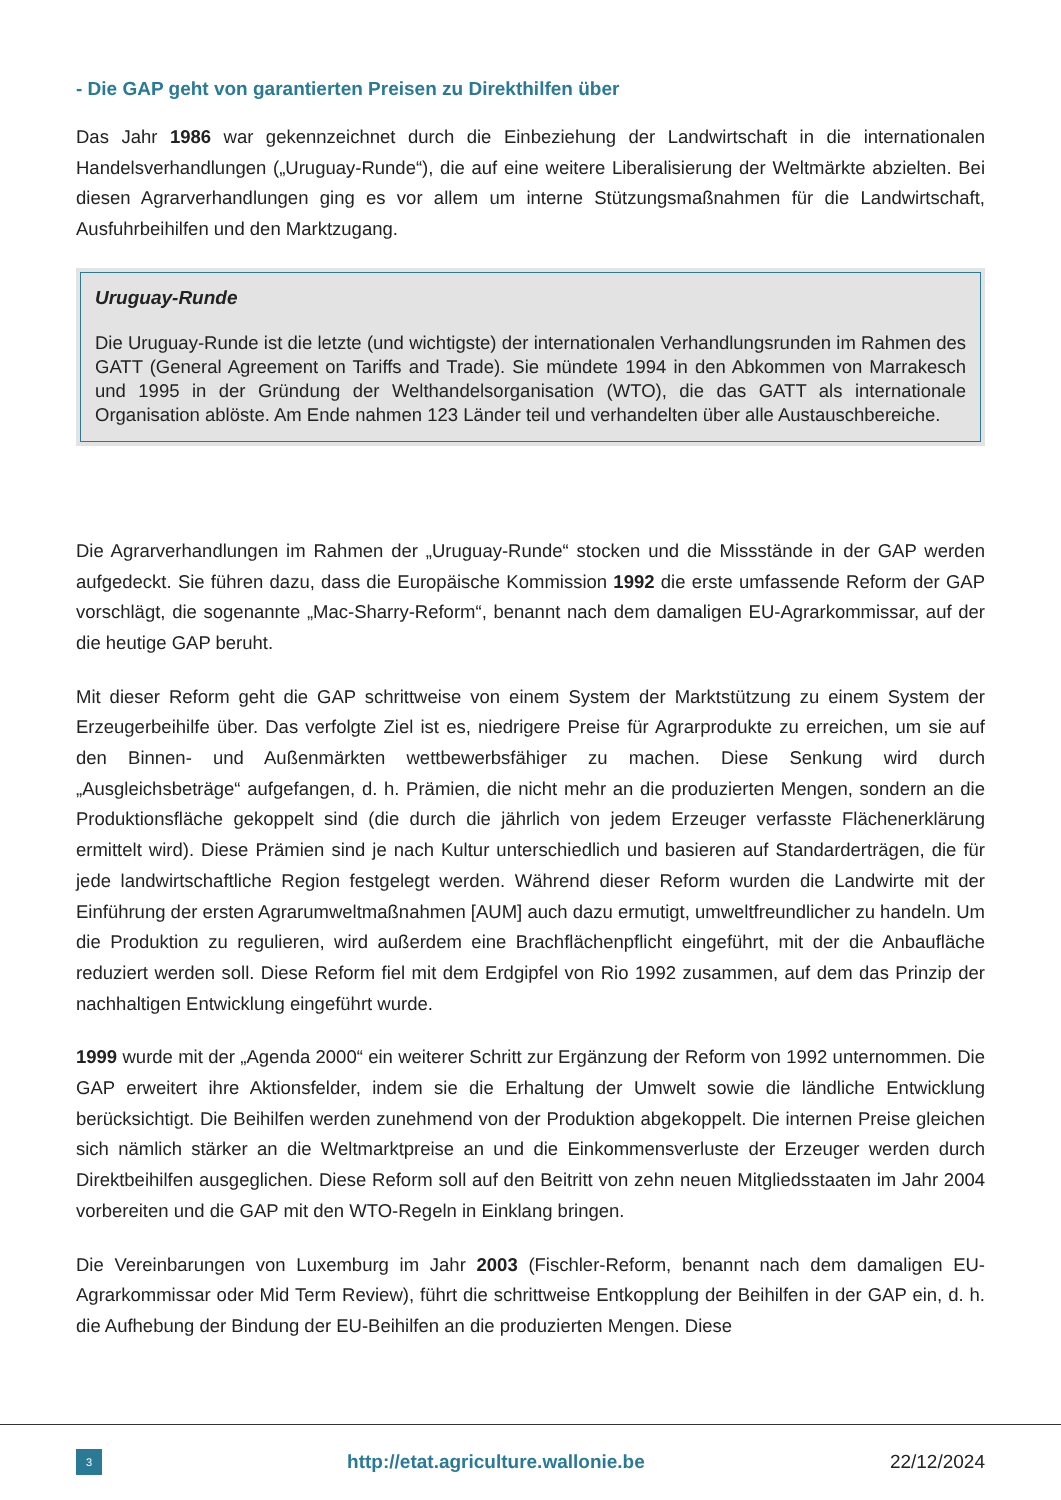- Die GAP geht von garantierten Preisen zu Direkthilfen über
Das Jahr 1986 war gekennzeichnet durch die Einbeziehung der Landwirtschaft in die internationalen Handelsverhandlungen („Uruguay-Runde“), die auf eine weitere Liberalisierung der Weltmärkte abzielten. Bei diesen Agrarverhandlungen ging es vor allem um interne Stützungsmaßnahmen für die Landwirtschaft, Ausfuhrbeihilfen und den Marktzugang.
Uruguay-Runde
Die Uruguay-Runde ist die letzte (und wichtigste) der internationalen Verhandlungsrunden im Rahmen des GATT (General Agreement on Tariffs and Trade). Sie mündete 1994 in den Abkommen von Marrakesch und 1995 in der Gründung der Welthandelsorganisation (WTO), die das GATT als internationale Organisation ablöste. Am Ende nahmen 123 Länder teil und verhandelten über alle Austauschbereiche.
Die Agrarverhandlungen im Rahmen der „Uruguay-Runde“ stocken und die Missstände in der GAP werden aufgedeckt. Sie führen dazu, dass die Europäische Kommission 1992 die erste umfassende Reform der GAP vorschlägt, die sogenannte „Mac-Sharry-Reform“, benannt nach dem damaligen EU-Agrarkommissar, auf der die heutige GAP beruht.
Mit dieser Reform geht die GAP schrittweise von einem System der Marktstützung zu einem System der Erzeugerbeihilfe über. Das verfolgte Ziel ist es, niedrigere Preise für Agrarprodukte zu erreichen, um sie auf den Binnen- und Außenmärkten wettbewerbsfähiger zu machen. Diese Senkung wird durch „Ausgleichsbeträge“ aufgefangen, d. h. Prämien, die nicht mehr an die produzierten Mengen, sondern an die Produktionsfläche gekoppelt sind (die durch die jährlich von jedem Erzeuger verfasste Flächenerklärung ermittelt wird). Diese Prämien sind je nach Kultur unterschiedlich und basieren auf Standarderträgen, die für jede landwirtschaftliche Region festgelegt werden. Während dieser Reform wurden die Landwirte mit der Einführung der ersten Agrarumweltmaßnahmen [AUM] auch dazu ermutigt, umweltfreundlicher zu handeln. Um die Produktion zu regulieren, wird außerdem eine Brachflächenpflicht eingeführt, mit der die Anbaufläche reduziert werden soll. Diese Reform fiel mit dem Erdgipfel von Rio 1992 zusammen, auf dem das Prinzip der nachhaltigen Entwicklung eingeführt wurde.
1999 wurde mit der „Agenda 2000“ ein weiterer Schritt zur Ergänzung der Reform von 1992 unternommen. Die GAP erweitert ihre Aktionsfelder, indem sie die Erhaltung der Umwelt sowie die ländliche Entwicklung berücksichtigt. Die Beihilfen werden zunehmend von der Produktion abgekoppelt. Die internen Preise gleichen sich nämlich stärker an die Weltmarktpreise an und die Einkommensverluste der Erzeuger werden durch Direktbeihilfen ausgeglichen. Diese Reform soll auf den Beitritt von zehn neuen Mitgliedsstaaten im Jahr 2004 vorbereiten und die GAP mit den WTO-Regeln in Einklang bringen.
Die Vereinbarungen von Luxemburg im Jahr 2003 (Fischler-Reform, benannt nach dem damaligen EU-Agrarkommissar oder Mid Term Review), führt die schrittweise Entkopplung der Beihilfen in der GAP ein, d. h. die Aufhebung der Bindung der EU-Beihilfen an die produzierten Mengen. Diese
3
http://etat.agriculture.wallonie.be
22/12/2024